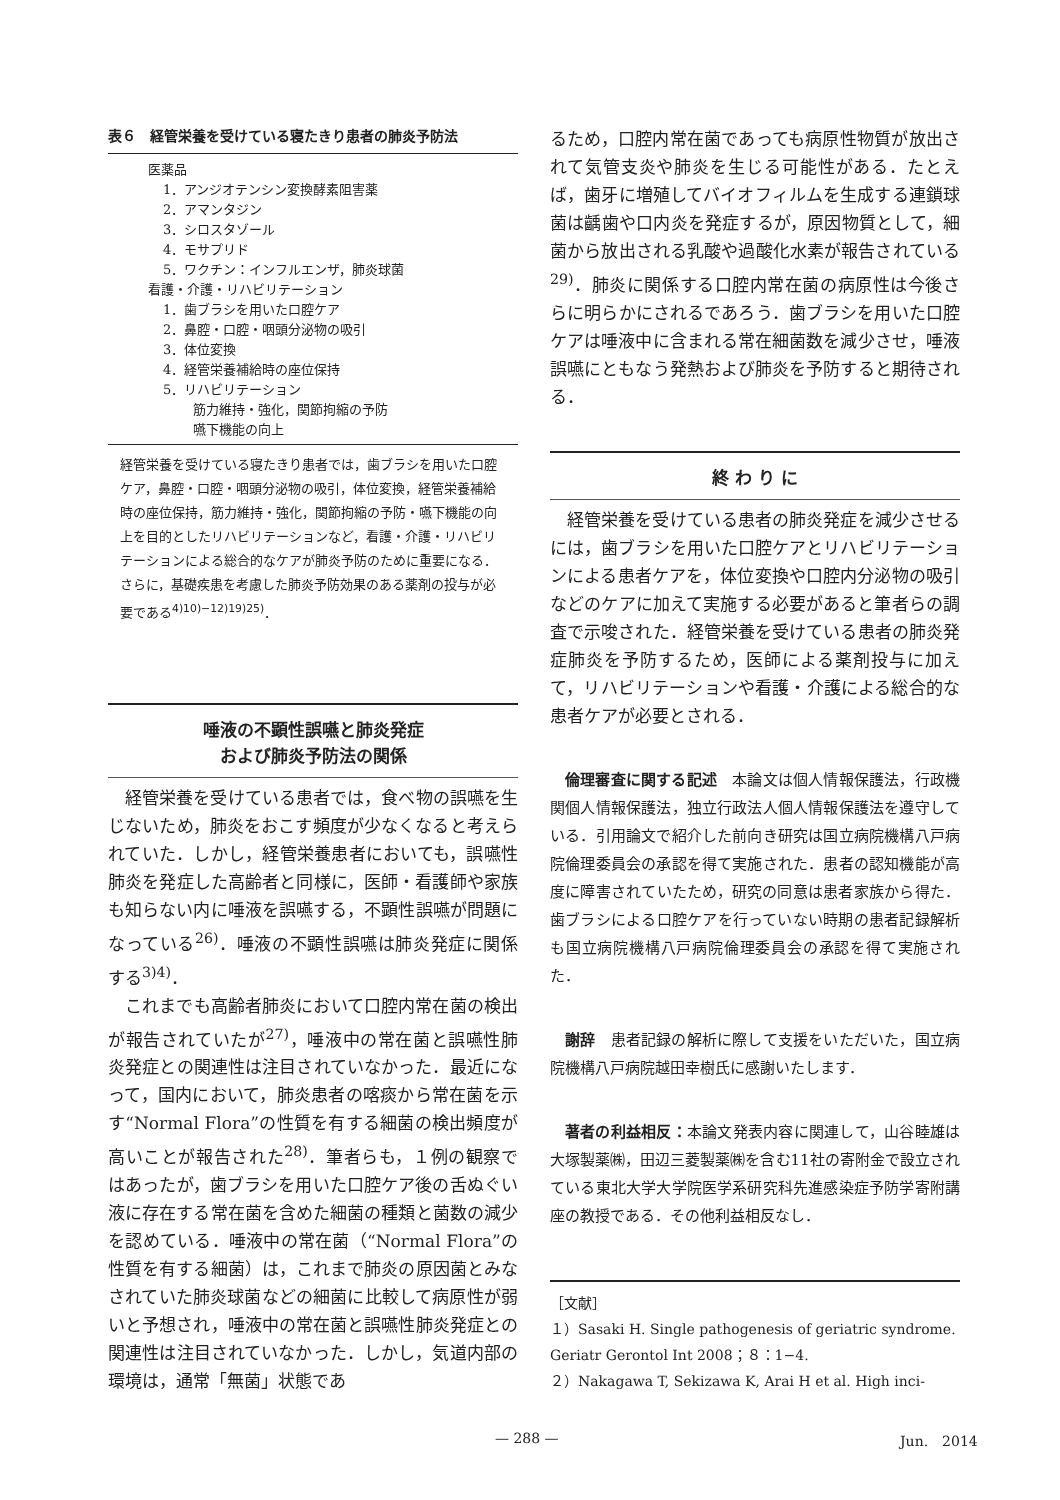表６　経管栄養を受けている寝たきり患者の肺炎予防法
医薬品
1．アンジオテンシン変換酵素阻害薬
2．アマンタジン
3．シロスタゾール
4．モサプリド
5．ワクチン：インフルエンザ，肺炎球菌
看護・介護・リハビリテーション
1．歯ブラシを用いた口腔ケア
2．鼻腔・口腔・咽頭分泌物の吸引
3．体位変換
4．経管栄養補給時の座位保持
5．リハビリテーション
筋力維持・強化，関節拘縮の予防
嚥下機能の向上
経管栄養を受けている寝たきり患者では，歯ブラシを用いた口腔ケア，鼻腔・口腔・咽頭分泌物の吸引，体位変換，経管栄養補給時の座位保持，筋力維持・強化，関節拘縮の予防・嚥下機能の向上を目的としたリハビリテーションなど，看護・介護・リハビリテーションによる総合的なケアが肺炎予防のために重要になる．さらに，基礎疾患を考慮した肺炎予防効果のある薬剤の投与が必要である<sup>4)10)−12)19)25)</sup>．
唾液の不顕性誤嚥と肺炎発症
および肺炎予防法の関係
経管栄養を受けている患者では，食べ物の誤嚥を生じないため，肺炎をおこす頻度が少なくなると考えられていた．しかし，経管栄養患者においても，誤嚥性肺炎を発症した高齢者と同様に，医師・看護師や家族も知らない内に唾液を誤嚥する，不顕性誤嚥が問題になっている<sup>26)</sup>．唾液の不顕性誤嚥は肺炎発症に関係する<sup>3)4)</sup>．
これまでも高齢者肺炎において口腔内常在菌の検出が報告されていたが<sup>27)</sup>，唾液中の常在菌と誤嚥性肺炎発症との関連性は注目されていなかった．最近になって，国内において，肺炎患者の喀痰から常在菌を示す“Normal Flora”の性質を有する細菌の検出頻度が高いことが報告された<sup>28)</sup>．筆者らも，１例の観察ではあったが，歯ブラシを用いた口腔ケア後の舌ぬぐい液に存在する常在菌を含めた細菌の種類と菌数の減少を認めている．唾液中の常在菌（“Normal Flora”の性質を有する細菌）は，これまで肺炎の原因菌とみなされていた肺炎球菌などの細菌に比較して病原性が弱いと予想され，唾液中の常在菌と誤嚥性肺炎発症との関連性は注目されていなかった．しかし，気道内部の環境は，通常「無菌」状態であ
るため，口腔内常在菌であっても病原性物質が放出されて気管支炎や肺炎を生じる可能性がある．たとえば，歯牙に増殖してバイオフィルムを生成する連鎖球菌は齲歯や口内炎を発症するが，原因物質として，細菌から放出される乳酸や過酸化水素が報告されている<sup>29)</sup>．肺炎に関係する口腔内常在菌の病原性は今後さらに明らかにされるであろう．歯ブラシを用いた口腔ケアは唾液中に含まれる常在細菌数を減少させ，唾液誤嚥にともなう発熱および肺炎を予防すると期待される．
終 わ り に
経管栄養を受けている患者の肺炎発症を減少させるには，歯ブラシを用いた口腔ケアとリハビリテーションによる患者ケアを，体位変換や口腔内分泌物の吸引などのケアに加えて実施する必要があると筆者らの調査で示唆された．経管栄養を受けている患者の肺炎発症肺炎を予防するため，医師による薬剤投与に加えて，リハビリテーションや看護・介護による総合的な患者ケアが必要とされる．
倫理審査に関する記述　本論文は個人情報保護法，行政機関個人情報保護法，独立行政法人個人情報保護法を遵守している．引用論文で紹介した前向き研究は国立病院機構八戸病院倫理委員会の承認を得て実施された．患者の認知機能が高度に障害されていたため，研究の同意は患者家族から得た．歯ブラシによる口腔ケアを行っていない時期の患者記録解析も国立病院機構八戸病院倫理委員会の承認を得て実施された．
謝辞　患者記録の解析に際して支援をいただいた，国立病院機構八戸病院越田幸樹氏に感謝いたします．
著者の利益相反：本論文発表内容に関連して，山谷睦雄は大塚製薬㈱，田辺三菱製薬㈱を含む11社の寄附金で設立されている東北大学大学院医学系研究科先進感染症予防学寄附講座の教授である．その他利益相反なし．
［文献］
１）Sasaki H. Single pathogenesis of geriatric syndrome. Geriatr Gerontol Int 2008；８：1−4.
２）Nakagawa T, Sekizawa K, Arai H et al. High inci-
— 288 — Jun.　2014